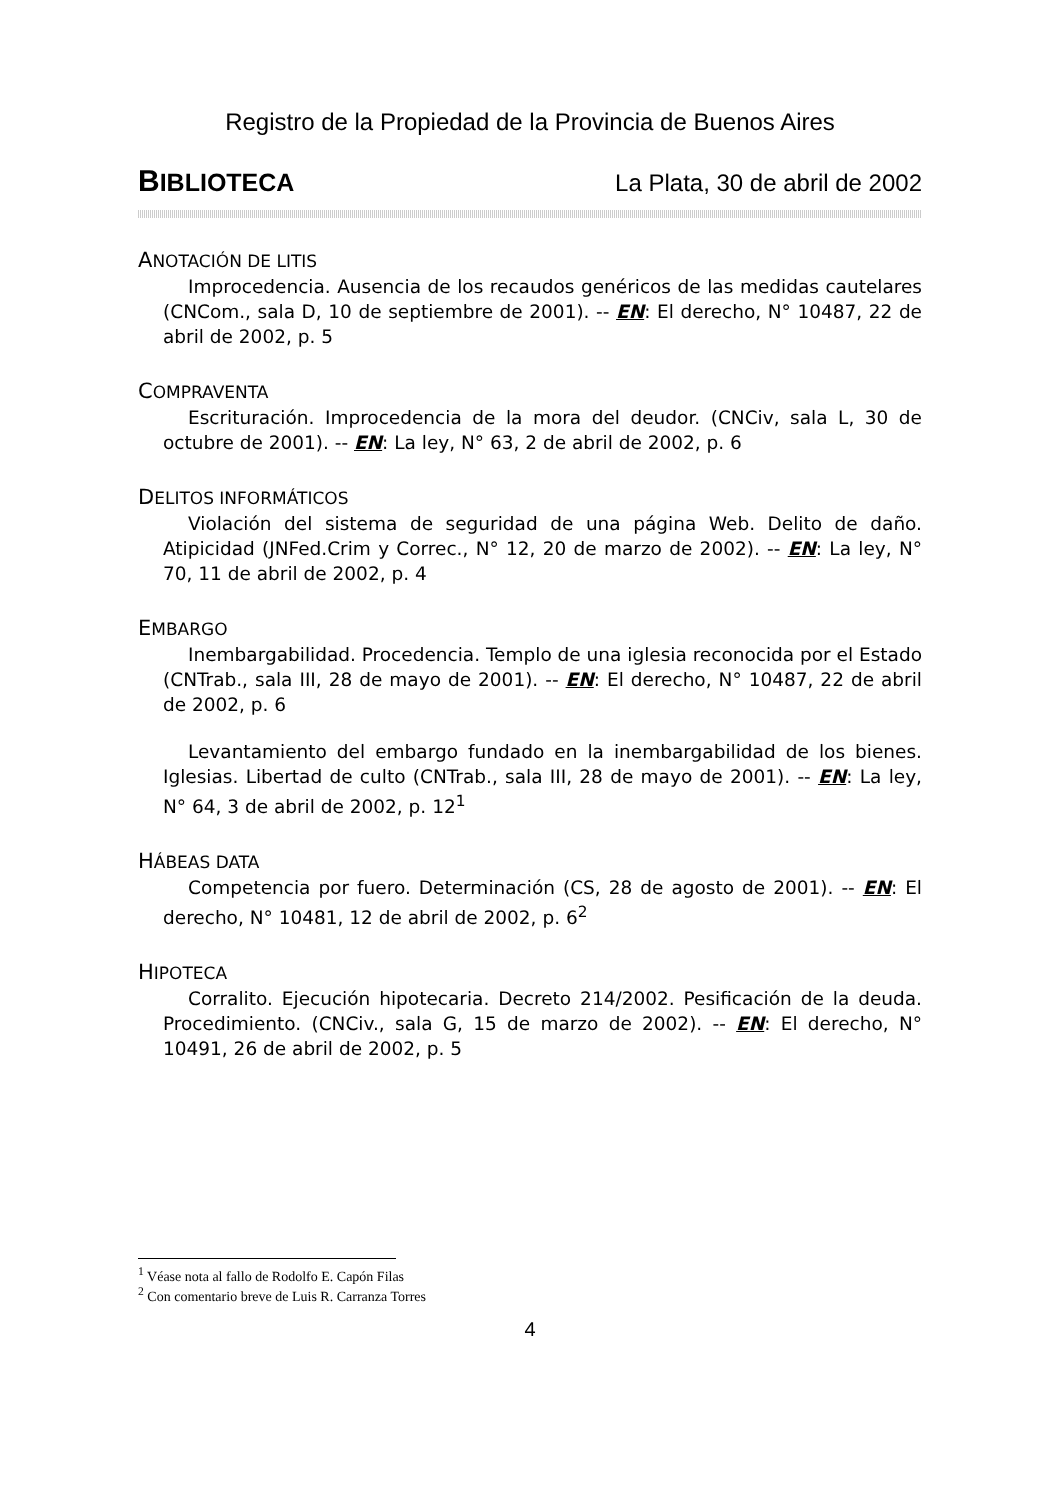Registro de la Propiedad de la Provincia de Buenos Aires
BIBLIOTECA La Plata, 30 de abril de 2002
ANOTACIÓN DE LITIS
Improcedencia. Ausencia de los recaudos genéricos de las medidas cautelares (CNCom., sala D, 10 de septiembre de 2001). -- EN: El derecho, N° 10487, 22 de abril de 2002, p. 5
COMPRAVENTA
Escrituración. Improcedencia de la mora del deudor. (CNCiv, sala L, 30 de octubre de 2001). -- EN: La ley, N° 63, 2 de abril de 2002, p. 6
DELITOS INFORMÁTICOS
Violación del sistema de seguridad de una página Web. Delito de daño. Atipicidad (JNFed.Crim y Correc., N° 12, 20 de marzo de 2002). -- EN: La ley, N° 70, 11 de abril de 2002, p. 4
EMBARGO
Inembargabilidad. Procedencia. Templo de una iglesia reconocida por el Estado (CNTrab., sala III, 28 de mayo de 2001). -- EN: El derecho, N° 10487, 22 de abril de 2002, p. 6
Levantamiento del embargo fundado en la inembargabilidad de los bienes. Iglesias. Libertad de culto (CNTrab., sala III, 28 de mayo de 2001). -- EN: La ley, N° 64, 3 de abril de 2002, p. 12<sup>1</sup>
HÁBEAS DATA
Competencia por fuero. Determinación (CS, 28 de agosto de 2001). -- EN: El derecho, N° 10481, 12 de abril de 2002, p. 6<sup>2</sup>
HIPOTECA
Corralito. Ejecución hipotecaria. Decreto 214/2002. Pesificación de la deuda. Procedimiento. (CNCiv., sala G, 15 de marzo de 2002). -- EN: El derecho, N° 10491, 26 de abril de 2002, p. 5
<sup>1</sup> Véase nota al fallo de Rodolfo E. Capón Filas
<sup>2</sup> Con comentario breve de Luis R. Carranza Torres
4